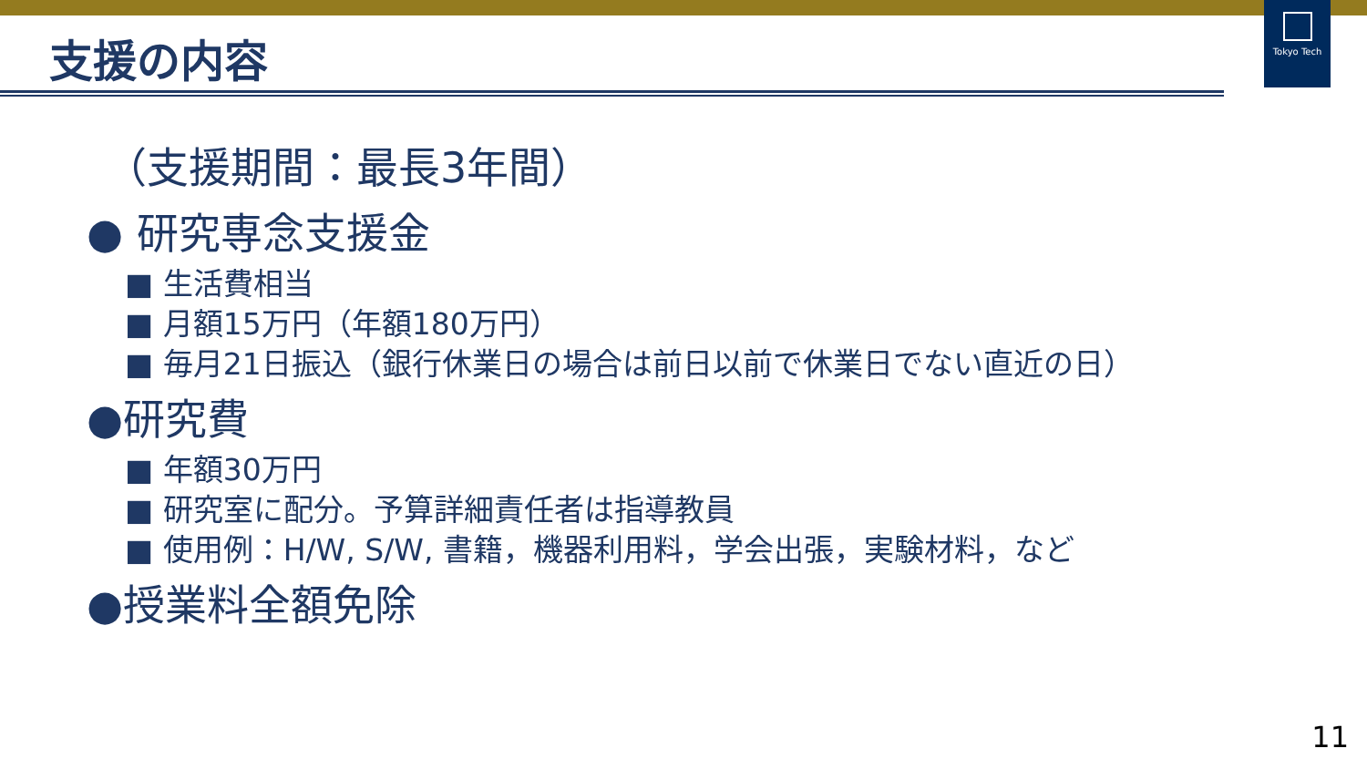Tokyo Tech
支援の内容
（支援期間：最長3年間）
● 研究専念支援金
■ 生活費相当
■ 月額15万円（年額180万円）
■ 毎月21日振込（銀行休業日の場合は前日以前で休業日でない直近の日）
●研究費
■ 年額30万円
■ 研究室に配分。予算詳細責任者は指導教員
■ 使用例：H/W, S/W, 書籍，機器利用料，学会出張，実験材料，など
●授業料全額免除
11